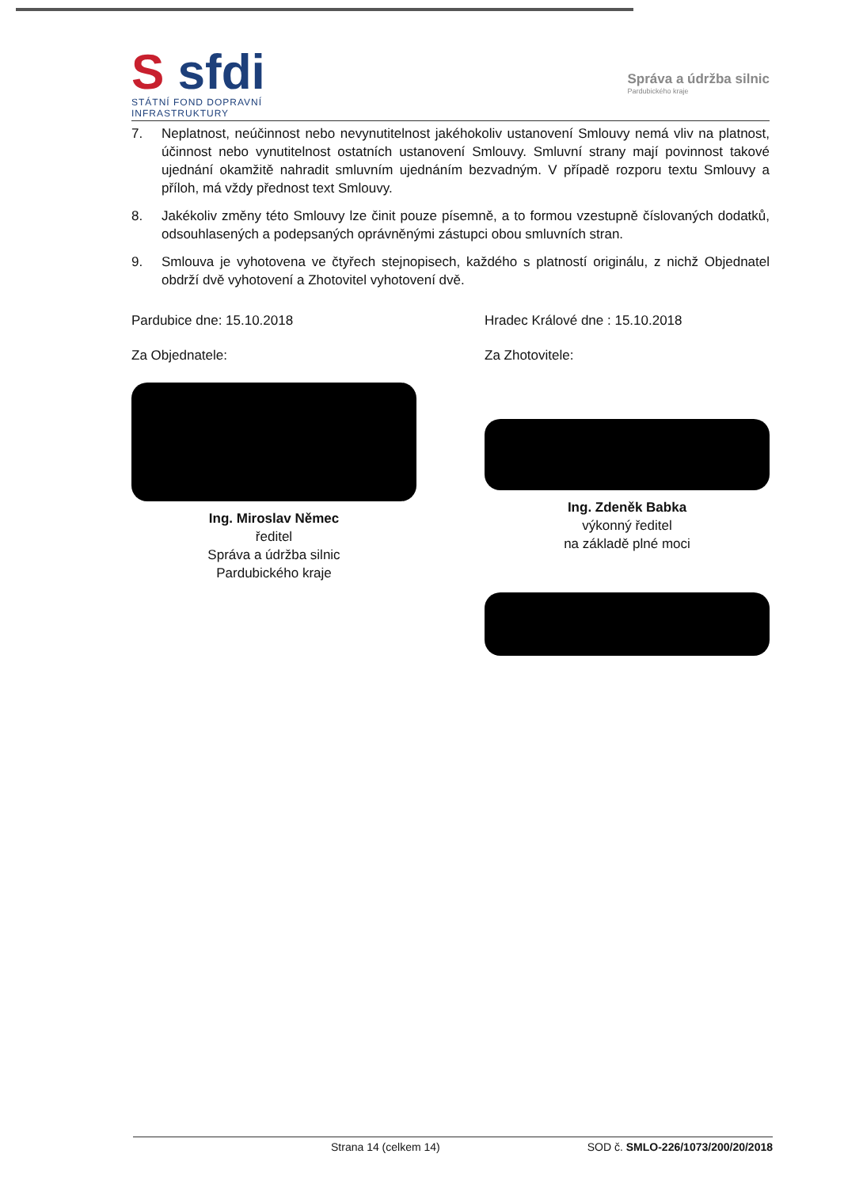S sfdi
STÁTNÍ FOND DOPRAVNÍ
INFRASTRUKTURY
Správa a údržba silnic
Pardubického kraje
7. Neplatnost, neúčinnost nebo nevynutitelnost jakéhokoliv ustanovení Smlouvy nemá vliv na platnost, účinnost nebo vynutitelnost ostatních ustanovení Smlouvy. Smluvní strany mají povinnost takové ujednání okamžitě nahradit smluvním ujednáním bezvadným. V případě rozporu textu Smlouvy a příloh, má vždy přednost text Smlouvy.
8. Jakékoliv změny této Smlouvy lze činit pouze písemně, a to formou vzestupně číslovaných dodatků, odsouhlasených a podepsaných oprávněnými zástupci obou smluvních stran.
9. Smlouva je vyhotovena ve čtyřech stejnopisech, každého s platností originálu, z nichž Objednatel obdrží dvě vyhotovení a Zhotovitel vyhotovení dvě.
Pardubice dne: 15.10.2018
Za Objednatele:
Ing. Miroslav Němec
ředitel
Správa a údržba silnic
Pardubického kraje
Hradec Králové dne : 15.10.2018
Za Zhotovitele:
Ing. Zdeněk Babka
výkonný ředitel
na základě plné moci
Strana 14 (celkem 14) SOD č. SMLO-226/1073/200/20/2018